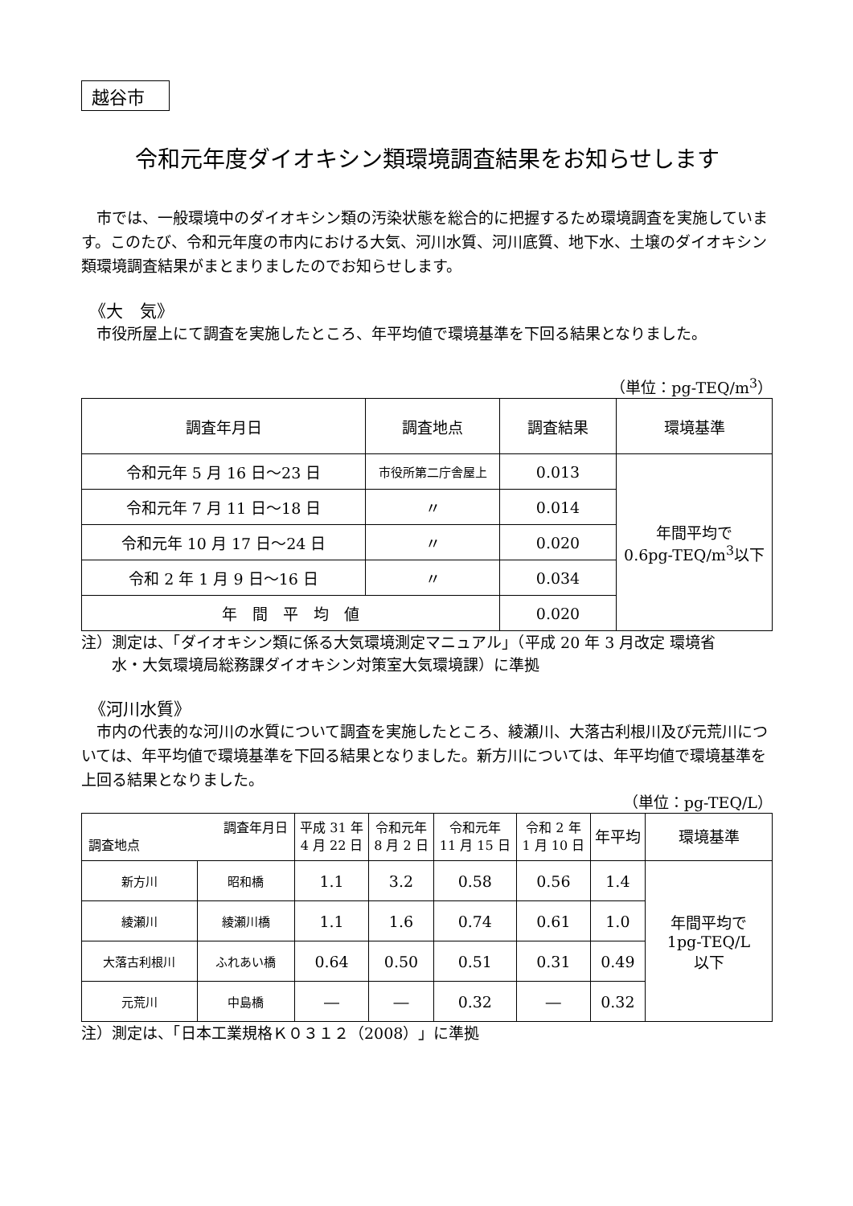越谷市
令和元年度ダイオキシン類環境調査結果をお知らせします
市では、一般環境中のダイオキシン類の汚染状態を総合的に把握するため環境調査を実施しています。このたび、令和元年度の市内における大気、河川水質、河川底質、地下水、土壌のダイオキシン類環境調査結果がまとまりましたのでお知らせします。
《大　気》
市役所屋上にて調査を実施したところ、年平均値で環境基準を下回る結果となりました。
（単位：pg-TEQ/m<sup>3</sup>）
| 調査年月日 | 調査地点 | 調査結果 | 環境基準 |
| --- | --- | --- | --- |
| 令和元年 5 月 16 日～23 日 | 市役所第二庁舎屋上 | 0.013 | 年間平均で 0.6pg-TEQ/m<sup>3</sup>以下 |
| 令和元年 7 月 11 日～18 日 | 〃 | 0.014 | |
| 令和元年 10 月 17 日～24 日 | 〃 | 0.020 | |
| 令和 2 年 1 月 9 日～16 日 | 〃 | 0.034 | |
| 年 間 平 均 値 | | 0.020 | |
注）測定は、「ダイオキシン類に係る大気環境測定マニュアル」（平成 20 年 3 月改定 環境省
　　水・大気環境局総務課ダイオキシン対策室大気環境課）に準拠
《河川水質》
市内の代表的な河川の水質について調査を実施したところ、綾瀬川、大落古利根川及び元荒川については、年平均値で環境基準を下回る結果となりました。新方川については、年平均値で環境基準を上回る結果となりました。
（単位：pg-TEQ/L）
| 調査年月日 調査地点 | | 平成 31 年 4 月 22 日 | 令和元年 8 月 2 日 | 令和元年 11 月 15 日 | 令和 2 年 1 月 10 日 | 年平均 | 環境基準 |
| --- | --- | --- | --- | --- | --- | --- | --- |
| 新方川 | 昭和橋 | 1.1 | 3.2 | 0.58 | 0.56 | 1.4 | 年間平均で 1pg-TEQ/L 以下 |
| 綾瀬川 | 綾瀬川橋 | 1.1 | 1.6 | 0.74 | 0.61 | 1.0 | |
| 大落古利根川 | ふれあい橋 | 0.64 | 0.50 | 0.51 | 0.31 | 0.49 | |
| 元荒川 | 中島橋 | ― | ― | 0.32 | ― | 0.32 | |
注）測定は、「日本工業規格Ｋ０３１２（2008）」に準拠